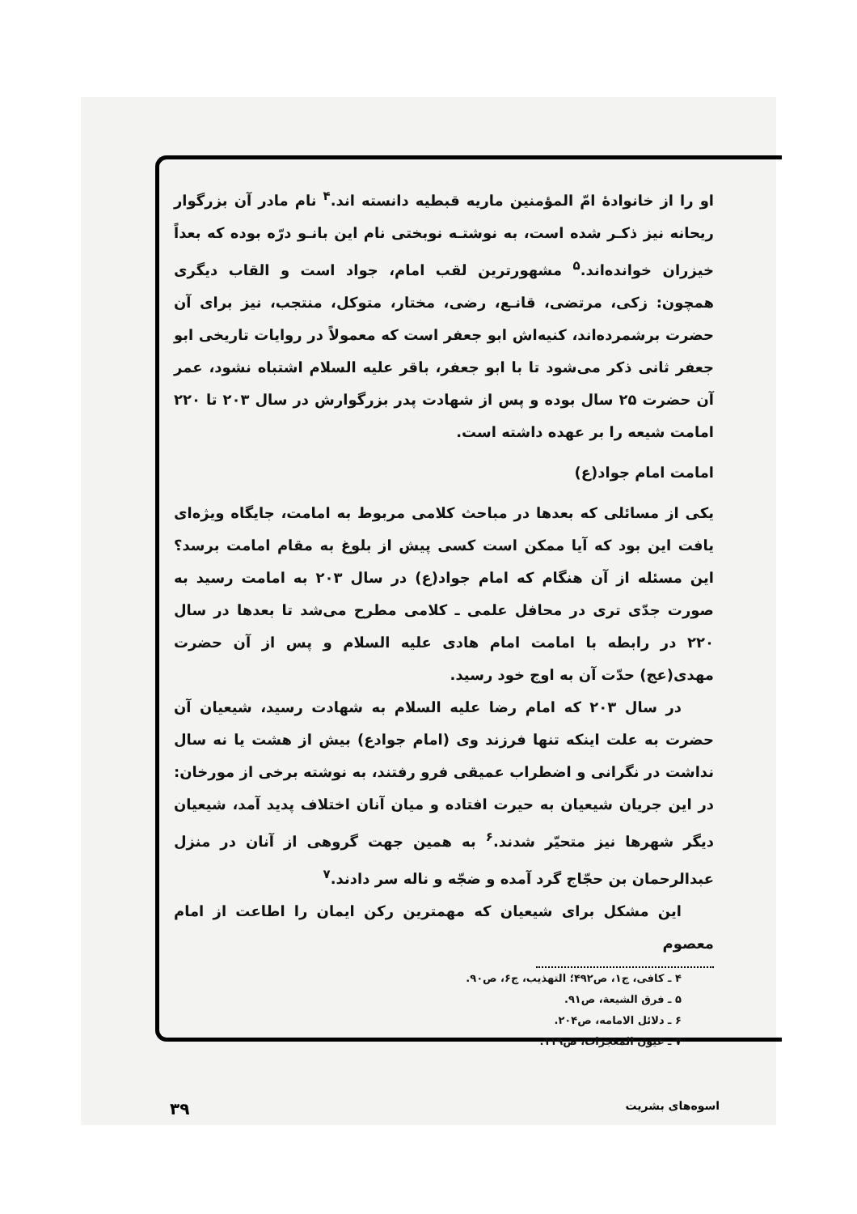او را از خانوادهٔ امّ المؤمنین ماریه قبطیه دانسته اند.<sup>۴</sup> نام مادر آن بزرگوار ریحانه نیز ذکـر شده است، به نوشتـه نوبختی نام این بانـو درّه بوده که بعداً خیزران خوانده‌اند.<sup>۵</sup> مشهورترین لقب امام، جواد است و القاب دیگری همچون: زکی، مرتضی، قانـع، رضی، مختار، متوکل، منتجب، نیز برای آن حضرت برشمرده‌اند، کنیه‌اش ابو جعفر است که معمولاً در روایات تاریخی ابو جعفر ثانی ذکر می‌شود تا با ابو جعفر، باقر علیه السلام اشتباه نشود، عمر آن حضرت ۲۵ سال بوده و پس از شهادت پدر بزرگوارش در سال ۲۰۳ تا ۲۲۰ امامت شیعه را بر عهده داشته است.
امامت امام جواد(ع)
یکی از مسائلی که بعدها در مباحث کلامی مربوط به امامت، جایگاه ویژه‌ای یافت این بود که آیا ممکن است کسی پیش از بلوغ به مقام امامت برسد؟ این مسئله از آن هنگام که امام جواد(ع) در سال ۲۰۳ به امامت رسید به صورت جدّی تری در محافل علمی ـ کلامی مطرح می‌شد تا بعدها در سال ۲۲۰ در رابطه با امامت امام هادی علیه السلام و پس از آن حضرت مهدی(عج) حدّت آن به اوج خود رسید.
در سال ۲۰۳ که امام رضا علیه السلام به شهادت رسید، شیعیان آن حضرت به علت اینکه تنها فرزند وی (امام جوادع) بیش از هشت یا نه سال نداشت در نگرانی و اضطراب عمیقی فرو رفتند، به نوشته برخی از مورخان: در این جریان شیعیان به حیرت افتاده و میان آنان اختلاف پدید آمد، شیعیان دیگر شهرها نیز متحیّر شدند.<sup>۶</sup> به همین جهت گروهی از آنان در منزل عبدالرحمان بن حجّاج گرد آمده و ضجّه و ناله سر دادند.<sup>۷</sup>
این مشکل برای شیعیان که مهمترین رکن ایمان را اطاعت از امام معصوم
۴ ـ کافی، ج۱، ص۴۹۲؛ التهذیب، ج۶، ص۹۰.
۵ ـ فرق الشیعة، ص۹۱.
۶ ـ دلائل الامامه، ص۲۰۴.
۷ ـ عیون المعجزات، ص۱۱۹.
اسوه‌های بشریت ۳۹